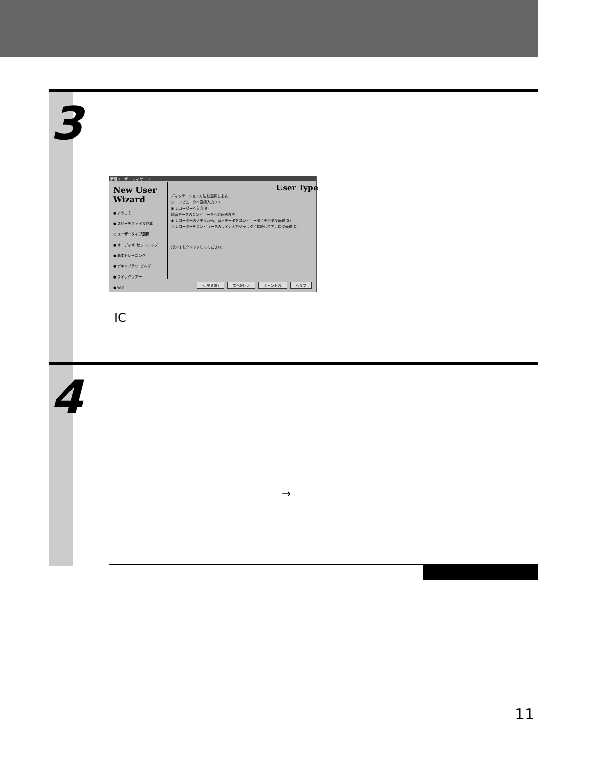3
新規ユーザー ウィザード
New User Wizard
● ようこそ
● スピーチファイル作成
○ ユーザータイプ選択
● オーディオ セットアップ
● 基本トレーニング
● ボキャブラリ ビルダー
● クイックツアー
● 完了
User Type
ディクテーション方法を選択します。
○ コンピュータへ直接入力(D)
◉ レコーダーへ入力(R)
録音データのコンピュータへの転送方法
◉ レコーダーのメモリから、音声データをコンピュータにデジタル転送(G)
○ レコーダーをコンピュータのライン入力ジャックに接続してアナログ転送(C)
[次へ] をクリックしてください。
< 戻る(B) 次へ(N) > キャンセル ヘルプ
IC
4
→
11